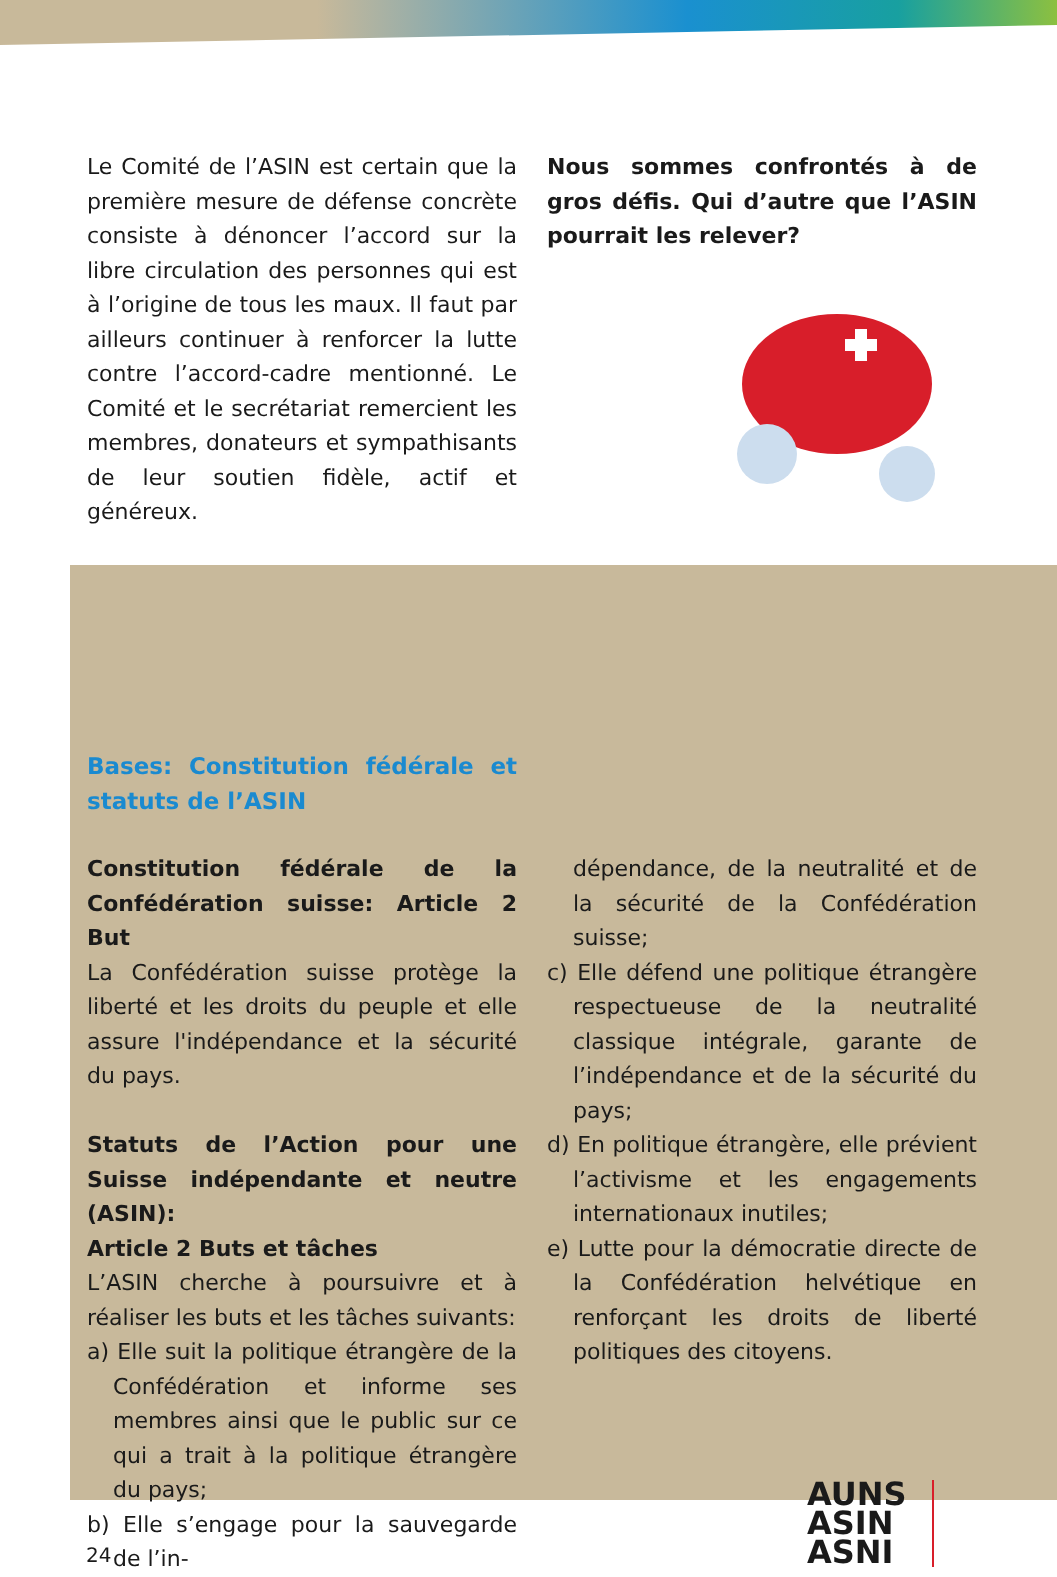Le Comité de l’ASIN est certain que la première mesure de défense concrète consiste à dénoncer l’accord sur la libre circulation des personnes qui est à l’origine de tous les maux. Il faut par ailleurs continuer à renforcer la lutte contre l’accord-cadre mentionné. Le Comité et le secrétariat remercient les membres, donateurs et sympathisants de leur soutien fidèle, actif et généreux.
Nous sommes confrontés à de gros défis. Qui d’autre que l’ASIN pourrait les relever?
Bases: Constitution fédérale et statuts de l’ASIN
Constitution fédérale de la Confédération suisse: Article 2 But
La Confédération suisse protège la liberté et les droits du peuple et elle assure l'indépendance et la sécurité du pays.
Statuts de l’Action pour une Suisse indépendante et neutre (ASIN):
Article 2 Buts et tâches
L’ASIN cherche à poursuivre et à réaliser les buts et les tâches suivants:
a) Elle suit la politique étrangère de la Confédération et informe ses membres ainsi que le public sur ce qui a trait à la politique étrangère du pays;
b) Elle s’engage pour la sauvegarde de l’in-
dépendance, de la neutralité et de la sécurité de la Confédération suisse;
c) Elle défend une politique étrangère respectueuse de la neutralité classique intégrale, garante de l’indépendance et de la sécurité du pays;
d) En politique étrangère, elle prévient l’activisme et les engagements internationaux inutiles;
e) Lutte pour la démocratie directe de la Confédération helvétique en renforçant les droits de liberté politiques des citoyens.
AUNS
ASIN
ASNI
24